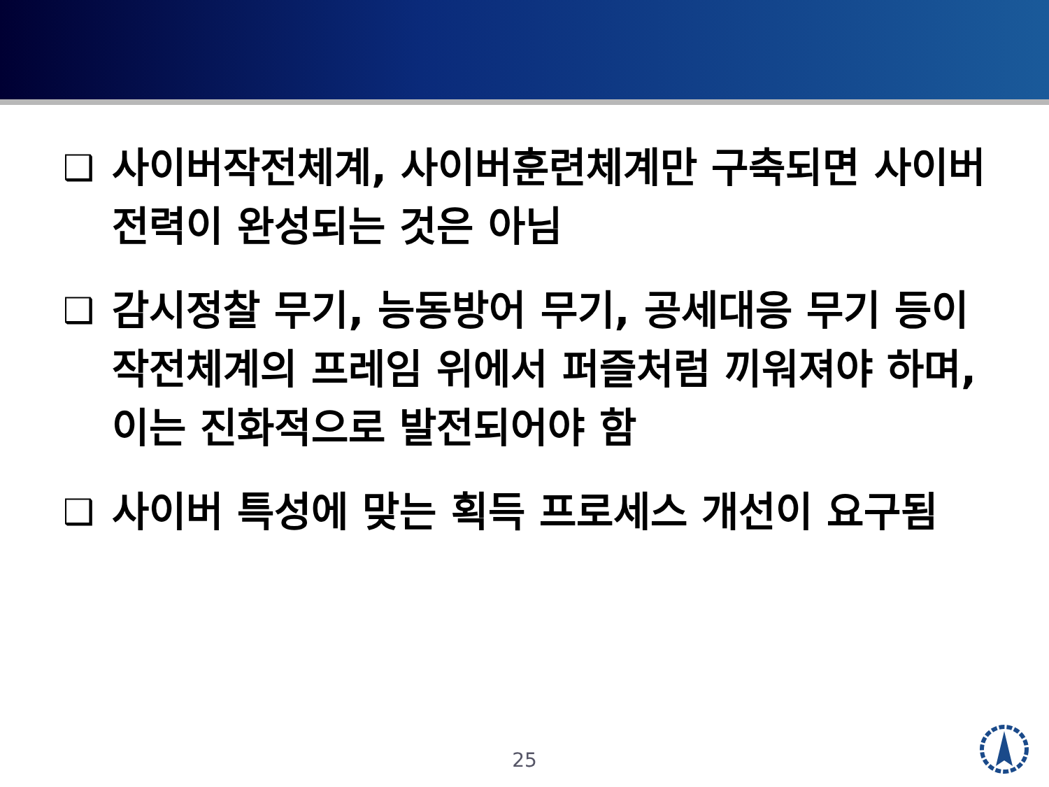❑ 사이버작전체계, 사이버훈련체계만 구축되면 사이버전력이 완성되는 것은 아님
❑ 감시정찰 무기, 능동방어 무기, 공세대응 무기 등이 작전체계의 프레임 위에서 퍼즐처럼 끼워져야 하며, 이는 진화적으로 발전되어야 함
❑ 사이버 특성에 맞는 획득 프로세스 개선이 요구됨
25